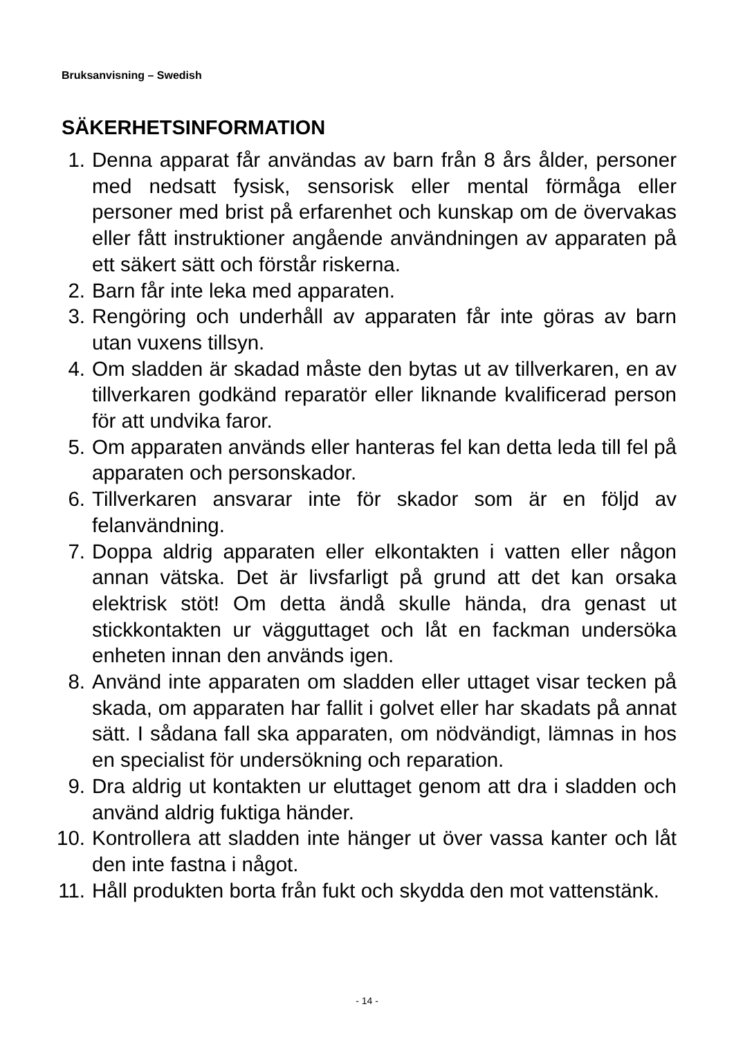Bruksanvisning – Swedish
SÄKERHETSINFORMATION
1. Denna apparat får användas av barn från 8 års ålder, personer med nedsatt fysisk, sensorisk eller mental förmåga eller personer med brist på erfarenhet och kunskap om de övervakas eller fått instruktioner angående användningen av apparaten på ett säkert sätt och förstår riskerna.
2. Barn får inte leka med apparaten.
3. Rengöring och underhåll av apparaten får inte göras av barn utan vuxens tillsyn.
4. Om sladden är skadad måste den bytas ut av tillverkaren, en av tillverkaren godkänd reparatör eller liknande kvalificerad person för att undvika faror.
5. Om apparaten används eller hanteras fel kan detta leda till fel på apparaten och personskador.
6. Tillverkaren ansvarar inte för skador som är en följd av felanvändning.
7. Doppa aldrig apparaten eller elkontakten i vatten eller någon annan vätska. Det är livsfarligt på grund att det kan orsaka elektrisk stöt! Om detta ändå skulle hända, dra genast ut stickkontakten ur vägguttaget och låt en fackman undersöka enheten innan den används igen.
8. Använd inte apparaten om sladden eller uttaget visar tecken på skada, om apparaten har fallit i golvet eller har skadats på annat sätt. I sådana fall ska apparaten, om nödvändigt, lämnas in hos en specialist för undersökning och reparation.
9. Dra aldrig ut kontakten ur eluttaget genom att dra i sladden och använd aldrig fuktiga händer.
10. Kontrollera att sladden inte hänger ut över vassa kanter och låt den inte fastna i något.
11. Håll produkten borta från fukt och skydda den mot vattenstänk.
- 14 -